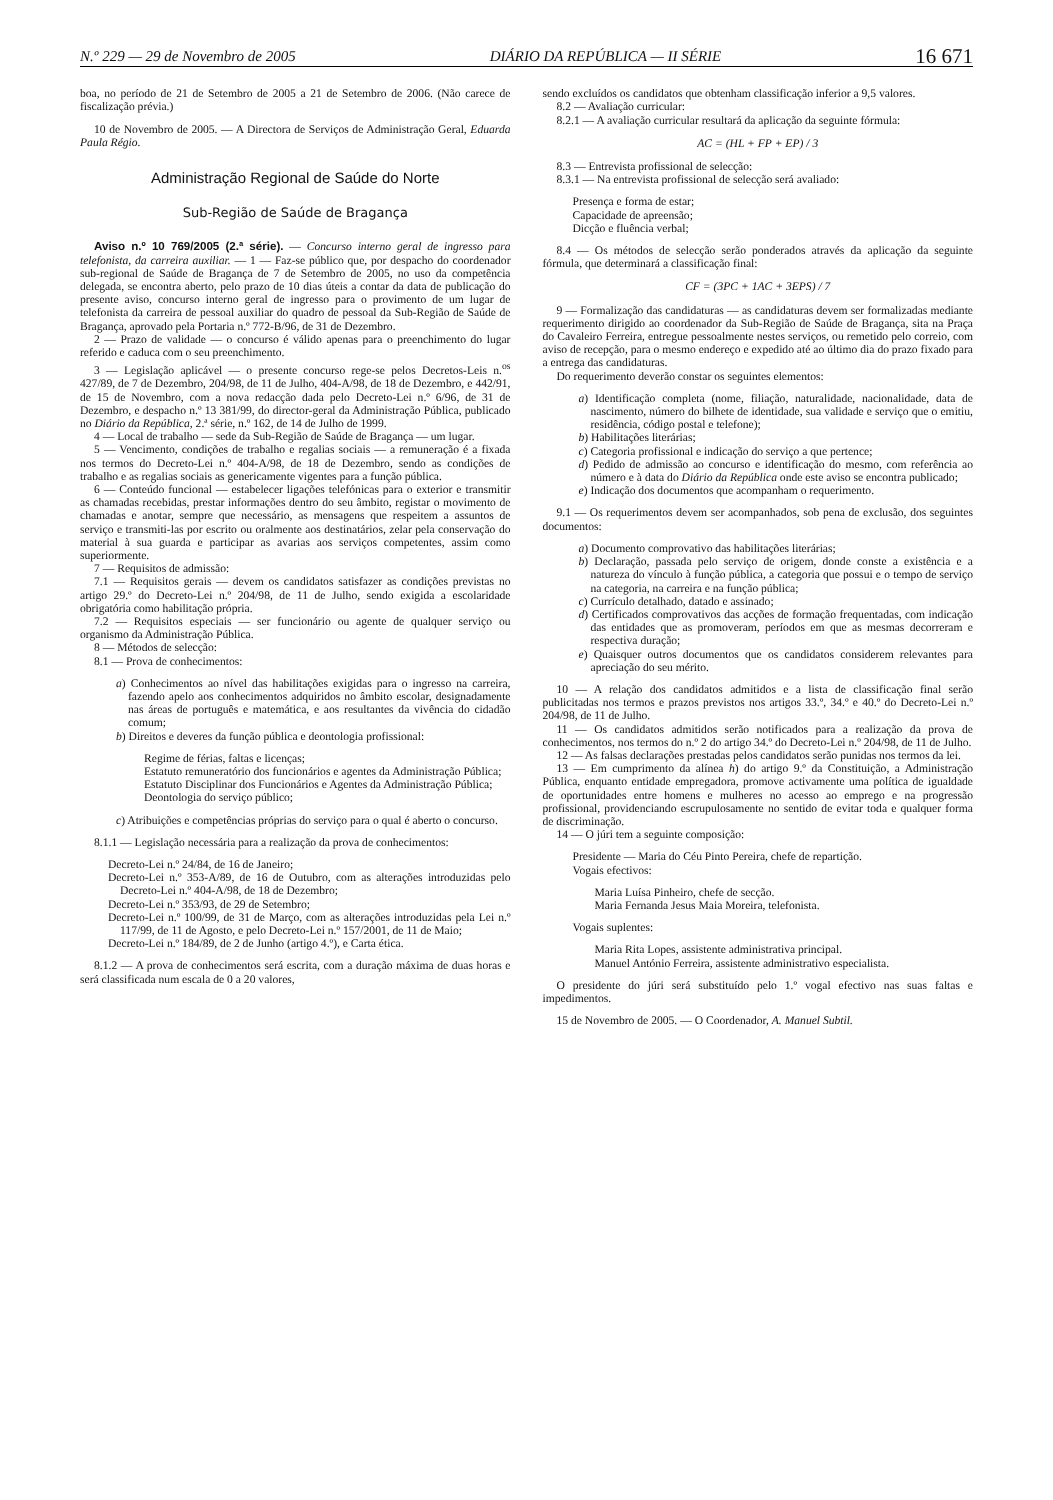N.º 229 — 29 de Novembro de 2005 DIÁRIO DA REPÚBLICA — II SÉRIE 16 671
boa, no período de 21 de Setembro de 2005 a 21 de Setembro de 2006. (Não carece de fiscalização prévia.)
10 de Novembro de 2005. — A Directora de Serviços de Administração Geral, Eduarda Paula Régio.
Administração Regional de Saúde do Norte
Sub-Região de Saúde de Bragança
Aviso n.º 10 769/2005 (2.ª série). — Concurso interno geral de ingresso para telefonista, da carreira auxiliar. — 1 — Faz-se público que, por despacho do coordenador sub-regional de Saúde de Bragança de 7 de Setembro de 2005, no uso da competência delegada, se encontra aberto, pelo prazo de 10 dias úteis a contar da data de publicação do presente aviso, concurso interno geral de ingresso para o provimento de um lugar de telefonista da carreira de pessoal auxiliar do quadro de pessoal da Sub-Região de Saúde de Bragança, aprovado pela Portaria n.º 772-B/96, de 31 de Dezembro.
2 — Prazo de validade — o concurso é válido apenas para o preenchimento do lugar referido e caduca com o seu preenchimento.
3 — Legislação aplicável — o presente concurso rege-se pelos Decretos-Leis n.<sup>os</sup> 427/89, de 7 de Dezembro, 204/98, de 11 de Julho, 404-A/98, de 18 de Dezembro, e 442/91, de 15 de Novembro, com a nova redacção dada pelo Decreto-Lei n.º 6/96, de 31 de Dezembro, e despacho n.º 13 381/99, do director-geral da Administração Pública, publicado no Diário da República, 2.ª série, n.º 162, de 14 de Julho de 1999.
4 — Local de trabalho — sede da Sub-Região de Saúde de Bragança — um lugar.
5 — Vencimento, condições de trabalho e regalias sociais — a remuneração é a fixada nos termos do Decreto-Lei n.º 404-A/98, de 18 de Dezembro, sendo as condições de trabalho e as regalias sociais as genericamente vigentes para a função pública.
6 — Conteúdo funcional — estabelecer ligações telefónicas para o exterior e transmitir as chamadas recebidas, prestar informações dentro do seu âmbito, registar o movimento de chamadas e anotar, sempre que necessário, as mensagens que respeitem a assuntos de serviço e transmiti-las por escrito ou oralmente aos destinatários, zelar pela conservação do material à sua guarda e participar as avarias aos serviços competentes, assim como superiormente.
7 — Requisitos de admissão:
7.1 — Requisitos gerais — devem os candidatos satisfazer as condições previstas no artigo 29.º do Decreto-Lei n.º 204/98, de 11 de Julho, sendo exigida a escolaridade obrigatória como habilitação própria.
7.2 — Requisitos especiais — ser funcionário ou agente de qualquer serviço ou organismo da Administração Pública.
8 — Métodos de selecção:
8.1 — Prova de conhecimentos:
a) Conhecimentos ao nível das habilitações exigidas para o ingresso na carreira, fazendo apelo aos conhecimentos adquiridos no âmbito escolar, designadamente nas áreas de português e matemática, e aos resultantes da vivência do cidadão comum;
b) Direitos e deveres da função pública e deontologia profissional:
Regime de férias, faltas e licenças;
Estatuto remuneratório dos funcionários e agentes da Administração Pública;
Estatuto Disciplinar dos Funcionários e Agentes da Administração Pública;
Deontologia do serviço público;
c) Atribuições e competências próprias do serviço para o qual é aberto o concurso.
8.1.1 — Legislação necessária para a realização da prova de conhecimentos:
Decreto-Lei n.º 24/84, de 16 de Janeiro;
Decreto-Lei n.º 353-A/89, de 16 de Outubro, com as alterações introduzidas pelo Decreto-Lei n.º 404-A/98, de 18 de Dezembro;
Decreto-Lei n.º 353/93, de 29 de Setembro;
Decreto-Lei n.º 100/99, de 31 de Março, com as alterações introduzidas pela Lei n.º 117/99, de 11 de Agosto, e pelo Decreto-Lei n.º 157/2001, de 11 de Maio;
Decreto-Lei n.º 184/89, de 2 de Junho (artigo 4.º), e Carta ética.
8.1.2 — A prova de conhecimentos será escrita, com a duração máxima de duas horas e será classificada num escala de 0 a 20 valores,
sendo excluídos os candidatos que obtenham classificação inferior a 9,5 valores.
8.2 — Avaliação curricular:
8.2.1 — A avaliação curricular resultará da aplicação da seguinte fórmula:
AC = (HL + FP + EP) / 3
8.3 — Entrevista profissional de selecção:
8.3.1 — Na entrevista profissional de selecção será avaliado:
Presença e forma de estar;
Capacidade de apreensão;
Dicção e fluência verbal;
8.4 — Os métodos de selecção serão ponderados através da aplicação da seguinte fórmula, que determinará a classificação final:
CF = (3PC + 1AC + 3EPS) / 7
9 — Formalização das candidaturas — as candidaturas devem ser formalizadas mediante requerimento dirigido ao coordenador da Sub-Região de Saúde de Bragança, sita na Praça do Cavaleiro Ferreira, entregue pessoalmente nestes serviços, ou remetido pelo correio, com aviso de recepção, para o mesmo endereço e expedido até ao último dia do prazo fixado para a entrega das candidaturas.
Do requerimento deverão constar os seguintes elementos:
a) Identificação completa (nome, filiação, naturalidade, nacionalidade, data de nascimento, número do bilhete de identidade, sua validade e serviço que o emitiu, residência, código postal e telefone);
b) Habilitações literárias;
c) Categoria profissional e indicação do serviço a que pertence;
d) Pedido de admissão ao concurso e identificação do mesmo, com referência ao número e à data do Diário da República onde este aviso se encontra publicado;
e) Indicação dos documentos que acompanham o requerimento.
9.1 — Os requerimentos devem ser acompanhados, sob pena de exclusão, dos seguintes documentos:
a) Documento comprovativo das habilitações literárias;
b) Declaração, passada pelo serviço de origem, donde conste a existência e a natureza do vínculo à função pública, a categoria que possui e o tempo de serviço na categoria, na carreira e na função pública;
c) Currículo detalhado, datado e assinado;
d) Certificados comprovativos das acções de formação frequentadas, com indicação das entidades que as promoveram, períodos em que as mesmas decorreram e respectiva duração;
e) Quaisquer outros documentos que os candidatos considerem relevantes para apreciação do seu mérito.
10 — A relação dos candidatos admitidos e a lista de classificação final serão publicitadas nos termos e prazos previstos nos artigos 33.º, 34.º e 40.º do Decreto-Lei n.º 204/98, de 11 de Julho.
11 — Os candidatos admitidos serão notificados para a realização da prova de conhecimentos, nos termos do n.º 2 do artigo 34.º do Decreto-Lei n.º 204/98, de 11 de Julho.
12 — As falsas declarações prestadas pelos candidatos serão punidas nos termos da lei.
13 — Em cumprimento da alínea h) do artigo 9.º da Constituição, a Administração Pública, enquanto entidade empregadora, promove activamente uma política de igualdade de oportunidades entre homens e mulheres no acesso ao emprego e na progressão profissional, providenciando escrupulosamente no sentido de evitar toda e qualquer forma de discriminação.
14 — O júri tem a seguinte composição:
Presidente — Maria do Céu Pinto Pereira, chefe de repartição.
Vogais efectivos:
Maria Luísa Pinheiro, chefe de secção.
Maria Fernanda Jesus Maia Moreira, telefonista.
Vogais suplentes:
Maria Rita Lopes, assistente administrativa principal.
Manuel António Ferreira, assistente administrativo especialista.
O presidente do júri será substituído pelo 1.º vogal efectivo nas suas faltas e impedimentos.
15 de Novembro de 2005. — O Coordenador, A. Manuel Subtil.